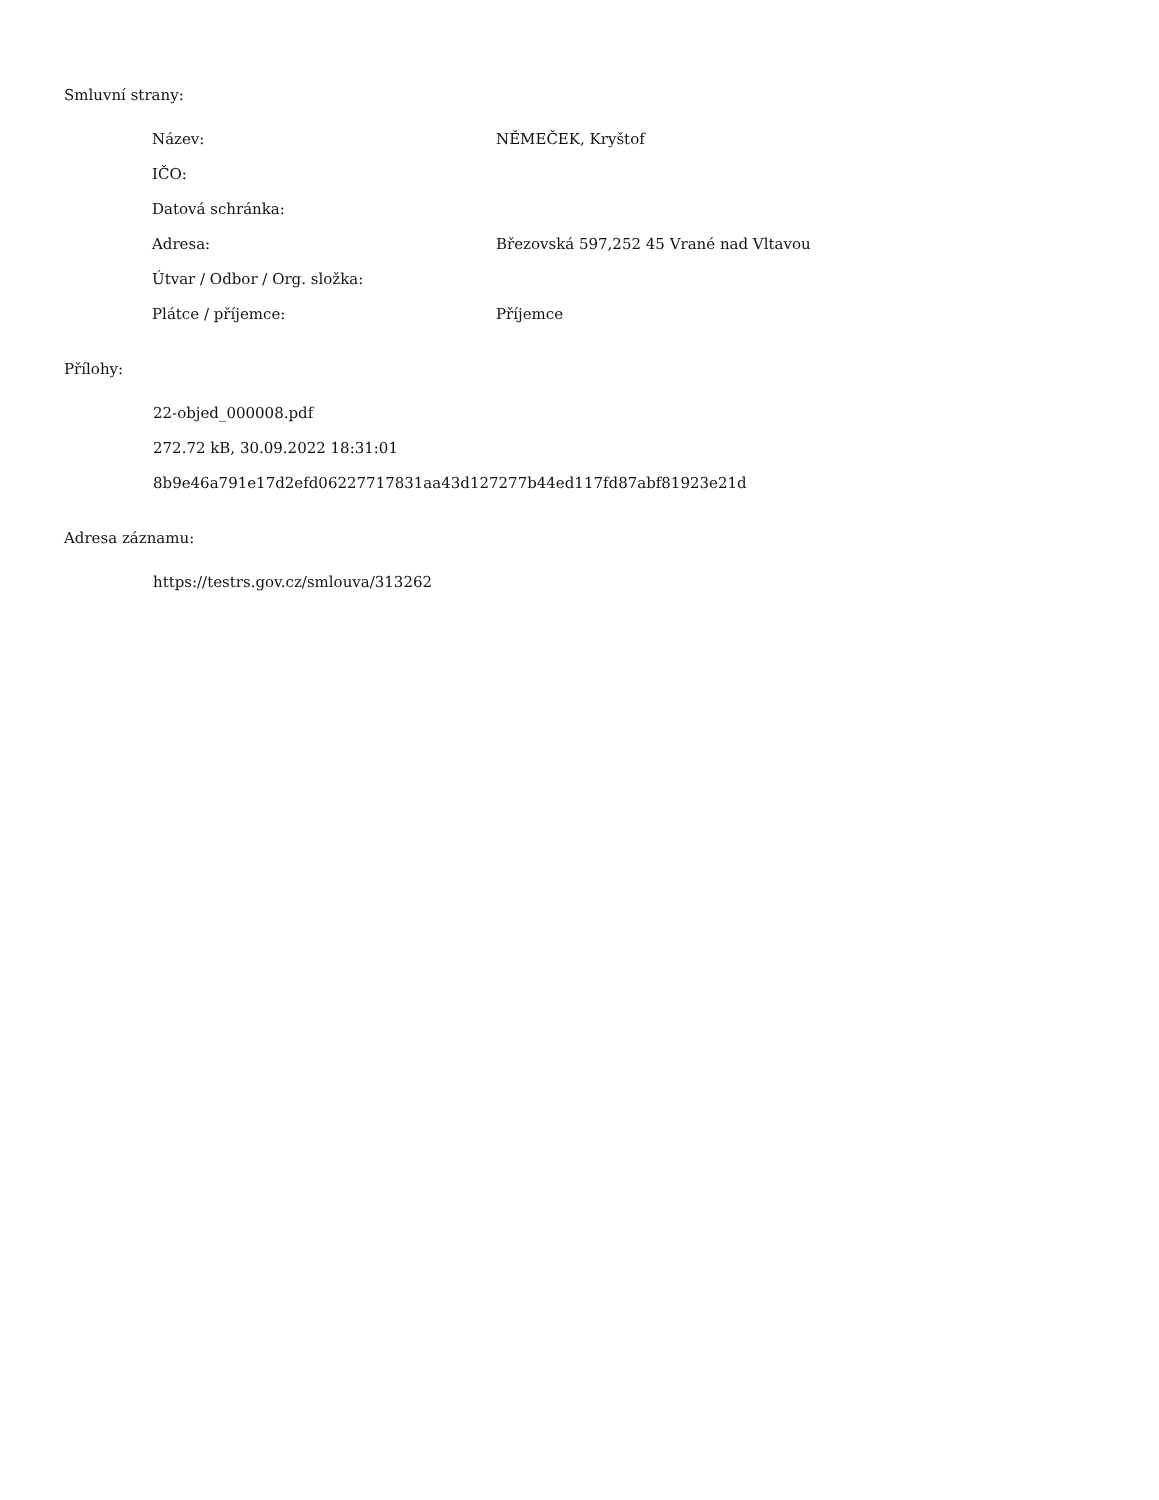Smluvní strany:
| Název: | NĚMEČEK, Kryštof |
| IČO: | |
| Datová schránka: | |
| Adresa: | Březovská 597,252 45 Vrané nad Vltavou |
| Útvar / Odbor / Org. složka: | |
| Plátce / příjemce: | Příjemce |
Přílohy:
22-objed_000008.pdf
272.72 kB, 30.09.2022 18:31:01
8b9e46a791e17d2efd06227717831aa43d127277b44ed117fd87abf81923e21d
Adresa záznamu:
https://testrs.gov.cz/smlouva/313262